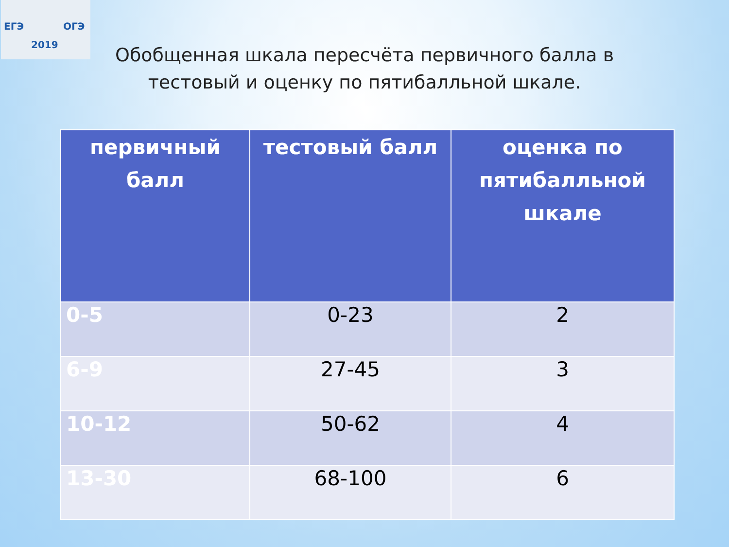ЕГЭ ОГЭ
2019
Обобщенная шкала пересчёта первичного балла в
тестовый и оценку по пятибалльной шкале.
| первичный балл | тестовый балл | оценка по пятибалльной шкале |
| --- | --- | --- |
| 0-5 | 0-23 | 2 |
| 6-9 | 27-45 | 3 |
| 10-12 | 50-62 | 4 |
| 13-30 | 68-100 | 6 |